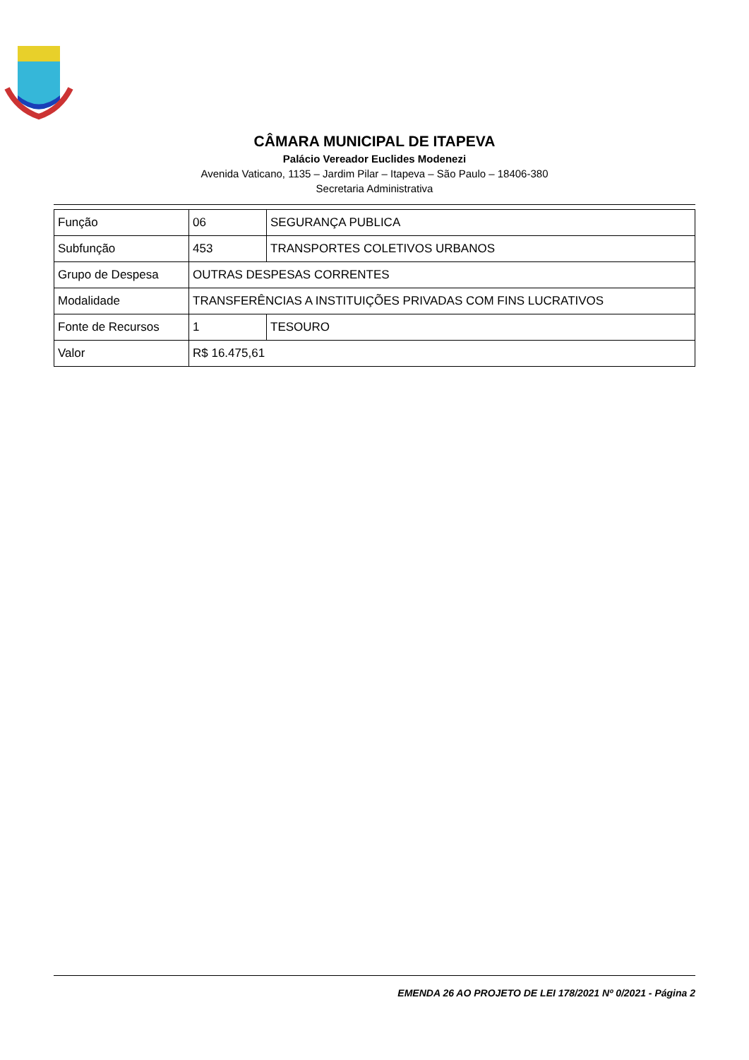CÂMARA MUNICIPAL DE ITAPEVA
Palácio Vereador Euclides Modenezi
Avenida Vaticano, 1135 – Jardim Pilar – Itapeva – São Paulo – 18406-380
Secretaria Administrativa
| Função | 06 | SEGURANÇA PUBLICA |
| Subfunção | 453 | TRANSPORTES COLETIVOS URBANOS |
| Grupo de Despesa | OUTRAS DESPESAS CORRENTES | |
| Modalidade | TRANSFERÊNCIAS A INSTITUIÇÕES PRIVADAS COM FINS LUCRATIVOS | |
| Fonte de Recursos | 1 | TESOURO |
| Valor | R$ 16.475,61 | |
EMENDA 26 AO PROJETO DE LEI 178/2021 Nº 0/2021 - Página 2